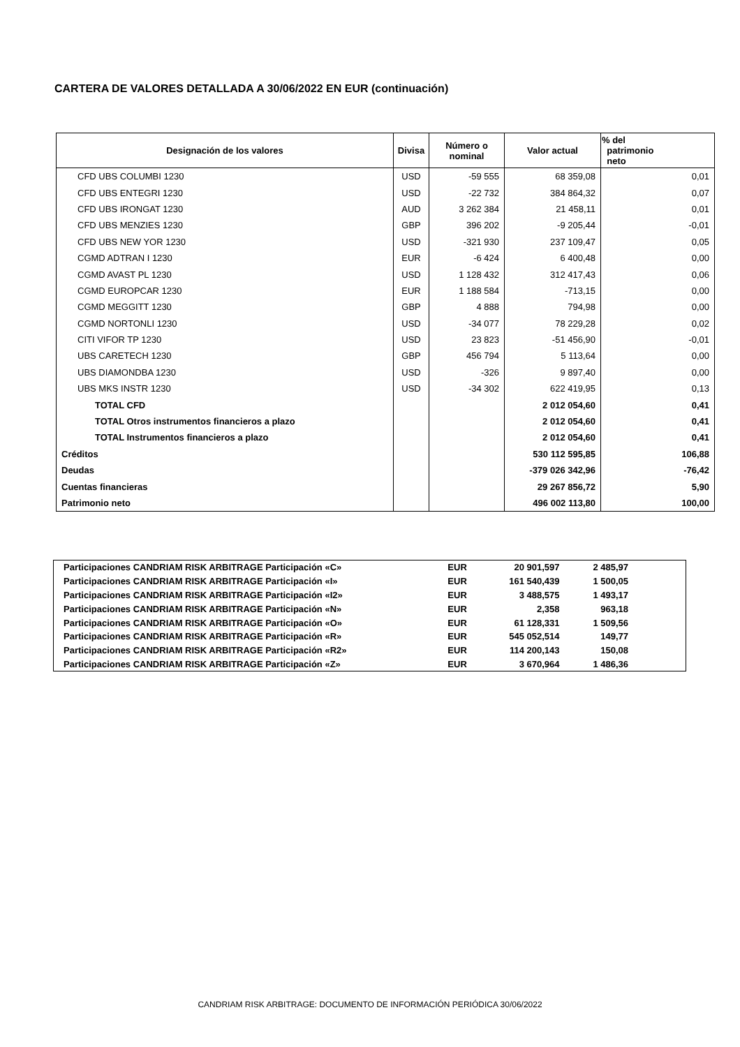CARTERA DE VALORES DETALLADA A 30/06/2022 EN EUR (continuación)
| Designación de los valores | Divisa | Número o nominal | Valor actual | % del patrimonio neto |
| --- | --- | --- | --- | --- |
| CFD UBS COLUMBI 1230 | USD | -59 555 | 68 359,08 | 0,01 |
| CFD UBS ENTEGRI 1230 | USD | -22 732 | 384 864,32 | 0,07 |
| CFD UBS IRONGAT 1230 | AUD | 3 262 384 | 21 458,11 | 0,01 |
| CFD UBS MENZIES 1230 | GBP | 396 202 | -9 205,44 | -0,01 |
| CFD UBS NEW YOR 1230 | USD | -321 930 | 237 109,47 | 0,05 |
| CGMD ADTRAN I 1230 | EUR | -6 424 | 6 400,48 | 0,00 |
| CGMD AVAST PL 1230 | USD | 1 128 432 | 312 417,43 | 0,06 |
| CGMD EUROPCAR 1230 | EUR | 1 188 584 | -713,15 | 0,00 |
| CGMD MEGGITT 1230 | GBP | 4 888 | 794,98 | 0,00 |
| CGMD NORTONLI 1230 | USD | -34 077 | 78 229,28 | 0,02 |
| CITI VIFOR TP 1230 | USD | 23 823 | -51 456,90 | -0,01 |
| UBS CARETECH 1230 | GBP | 456 794 | 5 113,64 | 0,00 |
| UBS DIAMONDBA 1230 | USD | -326 | 9 897,40 | 0,00 |
| UBS MKS INSTR 1230 | USD | -34 302 | 622 419,95 | 0,13 |
| TOTAL CFD | | | 2 012 054,60 | 0,41 |
| TOTAL Otros instrumentos financieros a plazo | | | 2 012 054,60 | 0,41 |
| TOTAL Instrumentos financieros a plazo | | | 2 012 054,60 | 0,41 |
| Créditos | | | 530 112 595,85 | 106,88 |
| Deudas | | | -379 026 342,96 | -76,42 |
| Cuentas financieras | | | 29 267 856,72 | 5,90 |
| Patrimonio neto | | | 496 002 113,80 | 100,00 |
| Participaciones CANDRIAM RISK ARBITRAGE Participación «C» | EUR | 20 901,597 | 2 485,97 | |
| Participaciones CANDRIAM RISK ARBITRAGE Participación «I» | EUR | 161 540,439 | 1 500,05 | |
| Participaciones CANDRIAM RISK ARBITRAGE Participación «I2» | EUR | 3 488,575 | 1 493,17 | |
| Participaciones CANDRIAM RISK ARBITRAGE Participación «N» | EUR | 2,358 | 963,18 | |
| Participaciones CANDRIAM RISK ARBITRAGE Participación «O» | EUR | 61 128,331 | 1 509,56 | |
| Participaciones CANDRIAM RISK ARBITRAGE Participación «R» | EUR | 545 052,514 | 149,77 | |
| Participaciones CANDRIAM RISK ARBITRAGE Participación «R2» | EUR | 114 200,143 | 150,08 | |
| Participaciones CANDRIAM RISK ARBITRAGE Participación «Z» | EUR | 3 670,964 | 1 486,36 | |
CANDRIAM RISK ARBITRAGE: DOCUMENTO DE INFORMACIÓN PERIÓDICA 30/06/2022